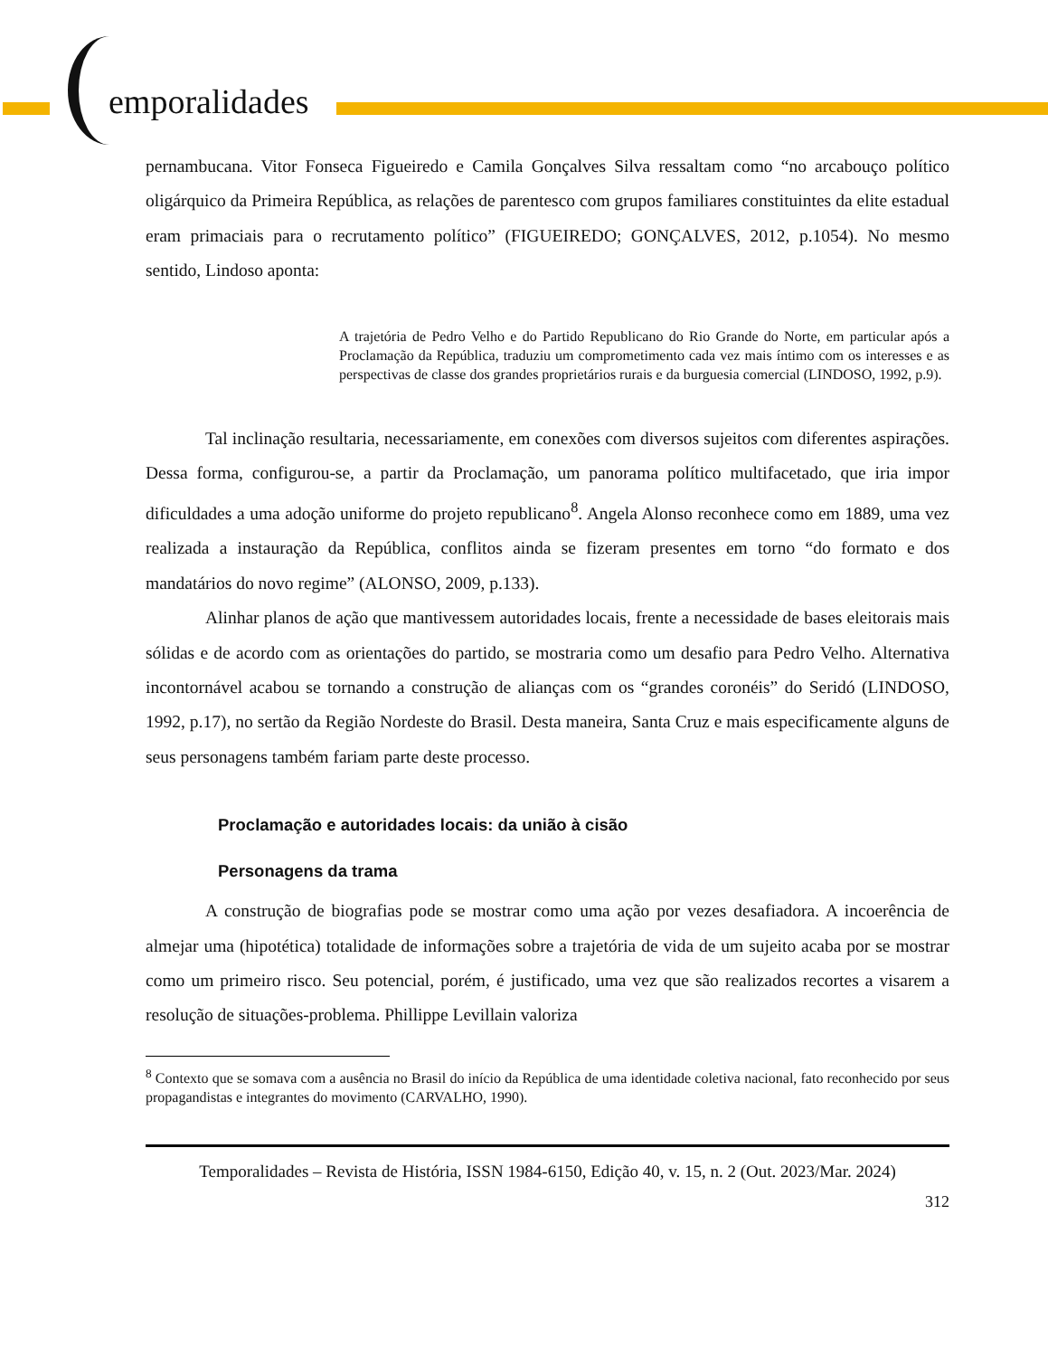emporalidades
pernambucana. Vitor Fonseca Figueiredo e Camila Gonçalves Silva ressaltam como “no arcabouço político oligárquico da Primeira República, as relações de parentesco com grupos familiares constituintes da elite estadual eram primaciais para o recrutamento político” (FIGUEIREDO; GONÇALVES, 2012, p.1054). No mesmo sentido, Lindoso aponta:
A trajetória de Pedro Velho e do Partido Republicano do Rio Grande do Norte, em particular após a Proclamação da República, traduziu um comprometimento cada vez mais íntimo com os interesses e as perspectivas de classe dos grandes proprietários rurais e da burguesia comercial (LINDOSO, 1992, p.9).
Tal inclinação resultaria, necessariamente, em conexões com diversos sujeitos com diferentes aspirações. Dessa forma, configurou-se, a partir da Proclamação, um panorama político multifacetado, que iria impor dificuldades a uma adoção uniforme do projeto republicano<sup>8</sup>. Angela Alonso reconhece como em 1889, uma vez realizada a instauração da República, conflitos ainda se fizeram presentes em torno “do formato e dos mandatários do novo regime” (ALONSO, 2009, p.133).
Alinhar planos de ação que mantivessem autoridades locais, frente a necessidade de bases eleitorais mais sólidas e de acordo com as orientações do partido, se mostraria como um desafio para Pedro Velho. Alternativa incontornável acabou se tornando a construção de alianças com os “grandes coronéis” do Seridó (LINDOSO, 1992, p.17), no sertão da Região Nordeste do Brasil. Desta maneira, Santa Cruz e mais especificamente alguns de seus personagens também fariam parte deste processo.
Proclamação e autoridades locais: da união à cisão
Personagens da trama
A construção de biografias pode se mostrar como uma ação por vezes desafiadora. A incoerência de almejar uma (hipotética) totalidade de informações sobre a trajetória de vida de um sujeito acaba por se mostrar como um primeiro risco. Seu potencial, porém, é justificado, uma vez que são realizados recortes a visarem a resolução de situações-problema. Phillippe Levillain valoriza
<sup>8</sup> Contexto que se somava com a ausência no Brasil do início da República de uma identidade coletiva nacional, fato reconhecido por seus propagandistas e integrantes do movimento (CARVALHO, 1990).
Temporalidades – Revista de História, ISSN 1984-6150, Edição 40, v. 15, n. 2 (Out. 2023/Mar. 2024)
312